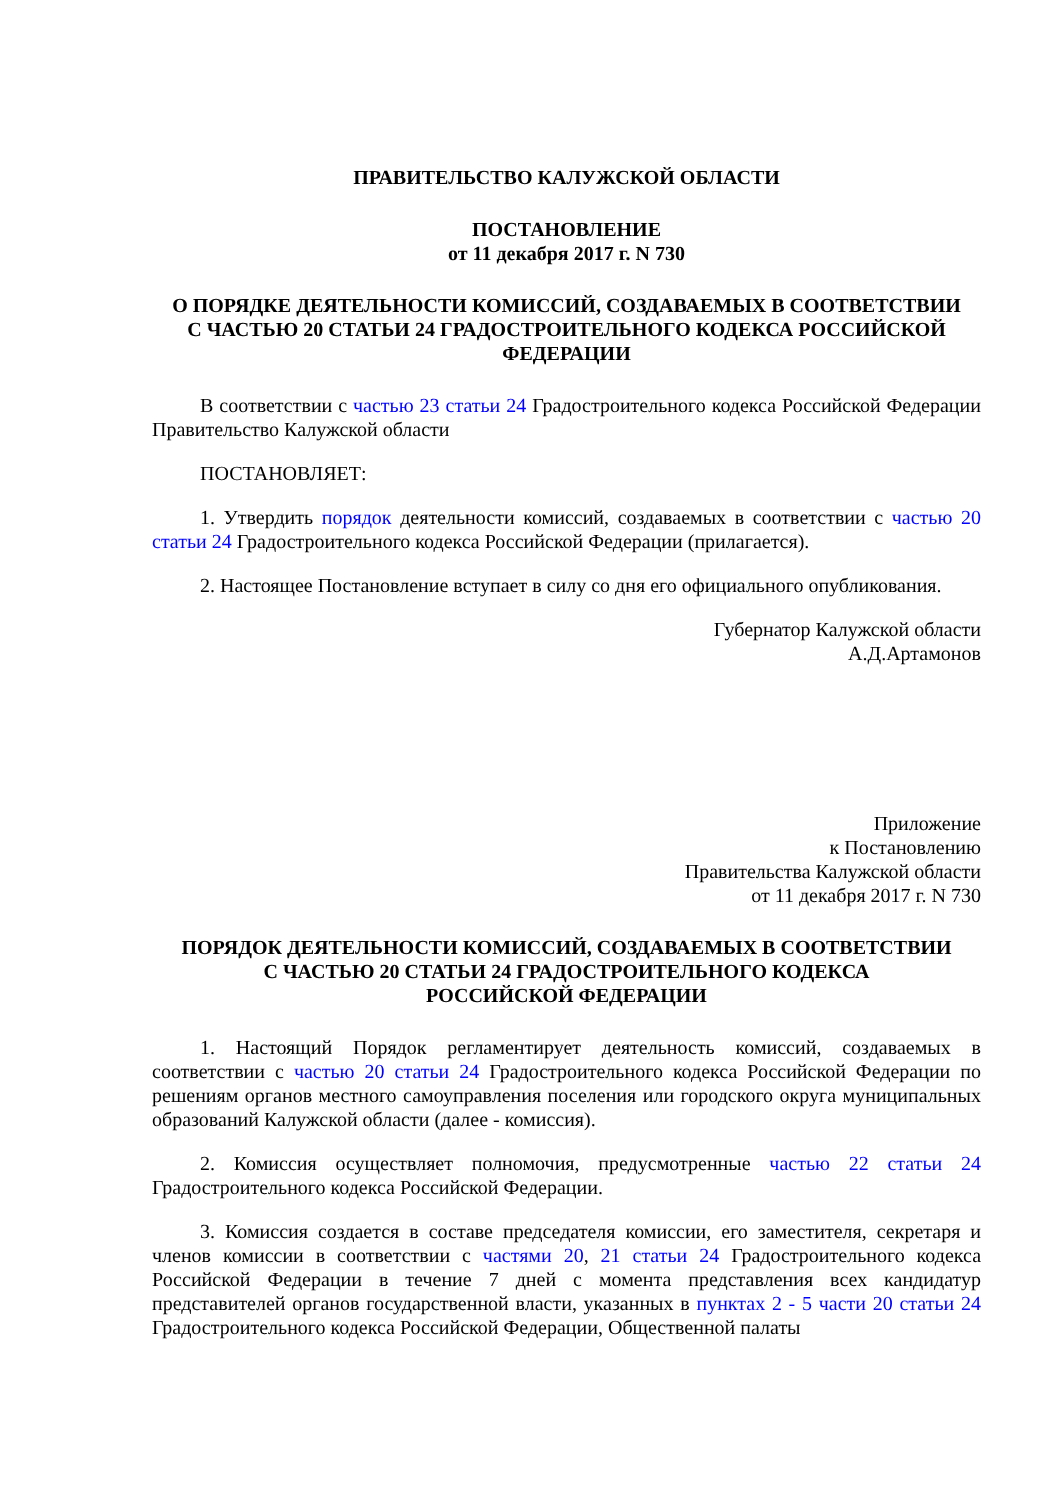ПРАВИТЕЛЬСТВО КАЛУЖСКОЙ ОБЛАСТИ
ПОСТАНОВЛЕНИЕ
от 11 декабря 2017 г. N 730
О ПОРЯДКЕ ДЕЯТЕЛЬНОСТИ КОМИССИЙ, СОЗДАВАЕМЫХ В СООТВЕТСТВИИ
С ЧАСТЬЮ 20 СТАТЬИ 24 ГРАДОСТРОИТЕЛЬНОГО КОДЕКСА РОССИЙСКОЙ ФЕДЕРАЦИИ
В соответствии с частью 23 статьи 24 Градостроительного кодекса Российской Федерации Правительство Калужской области
ПОСТАНОВЛЯЕТ:
1. Утвердить порядок деятельности комиссий, создаваемых в соответствии с частью 20 статьи 24 Градостроительного кодекса Российской Федерации (прилагается).
2. Настоящее Постановление вступает в силу со дня его официального опубликования.
Губернатор Калужской области
А.Д.Артамонов
Приложение
к Постановлению
Правительства Калужской области
от 11 декабря 2017 г. N 730
ПОРЯДОК ДЕЯТЕЛЬНОСТИ КОМИССИЙ, СОЗДАВАЕМЫХ В СООТВЕТСТВИИ
С ЧАСТЬЮ 20 СТАТЬИ 24 ГРАДОСТРОИТЕЛЬНОГО КОДЕКСА
РОССИЙСКОЙ ФЕДЕРАЦИИ
1. Настоящий Порядок регламентирует деятельность комиссий, создаваемых в соответствии с частью 20 статьи 24 Градостроительного кодекса Российской Федерации по решениям органов местного самоуправления поселения или городского округа муниципальных образований Калужской области (далее - комиссия).
2. Комиссия осуществляет полномочия, предусмотренные частью 22 статьи 24 Градостроительного кодекса Российской Федерации.
3. Комиссия создается в составе председателя комиссии, его заместителя, секретаря и членов комиссии в соответствии с частями 20, 21 статьи 24 Градостроительного кодекса Российской Федерации в течение 7 дней с момента представления всех кандидатур представителей органов государственной власти, указанных в пунктах 2 - 5 части 20 статьи 24 Градостроительного кодекса Российской Федерации, Общественной палаты